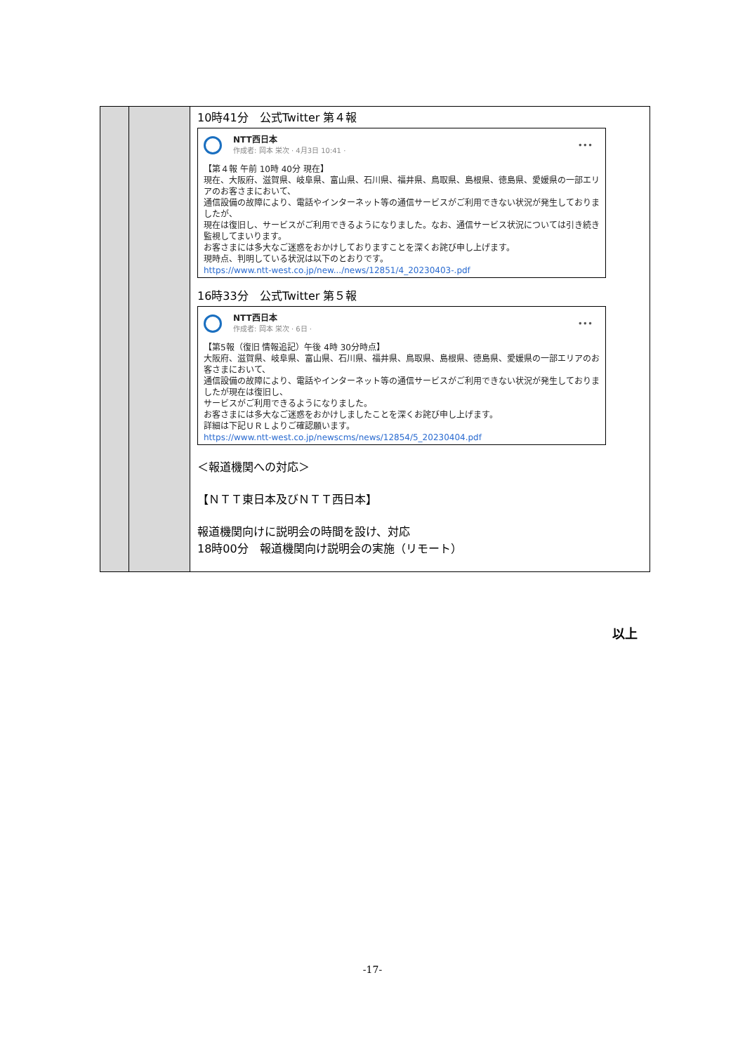| | | 10時41分 公式Twitter 第４報 NTT西日本 作成者: 岡本 栄次 · 4月3日 10:41 · ••• 【第４報 午前 10時 40分 現在】 現在、大阪府、滋賀県、岐阜県、富山県、石川県、福井県、鳥取県、島根県、徳島県、愛媛県の一部エリアのお客さまにおいて、 通信設備の故障により、電話やインターネット等の通信サービスがご利用できない状況が発生しておりましたが、 現在は復旧し、サービスがご利用できるようになりました。なお、通信サービス状況については引き続き監視してまいります。 お客さまには多大なご迷惑をおかけしておりますことを深くお詫び申し上げます。 現時点、判明している状況は以下のとおりです。 https://www.ntt-west.co.jp/new.../news/12851/4_20230403-.pdf 16時33分 公式Twitter 第５報 NTT西日本 作成者: 岡本 栄次 · 6日 · ••• 【第5報（復旧 情報追記）午後 4時 30分時点】 大阪府、滋賀県、岐阜県、富山県、石川県、福井県、鳥取県、島根県、徳島県、愛媛県の一部エリアのお客さまにおいて、 通信設備の故障により、電話やインターネット等の通信サービスがご利用できない状況が発生しておりましたが現在は復旧し、 サービスがご利用できるようになりました。 お客さまには多大なご迷惑をおかけしましたことを深くお詫び申し上げます。 詳細は下記ＵＲＬよりご確認願います。 https://www.ntt-west.co.jp/newscms/news/12854/5_20230404.pdf ＜報道機関への対応＞ 【ＮＴＴ東日本及びＮＴＴ西日本】 報道機関向けに説明会の時間を設け、対応 18時00分 報道機関向け説明会の実施（リモート） |
以上
-17-